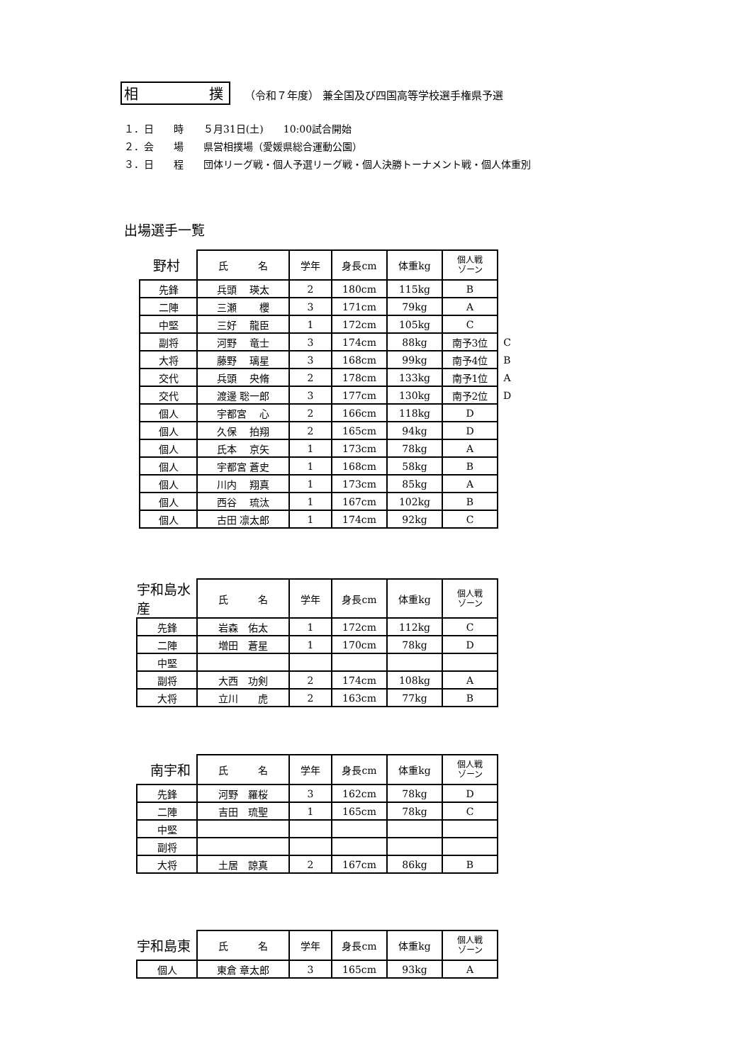相　　　　　撲 （令和７年度） 兼全国及び四国高等学校選手権県予選
１．日　　時　　５月31日(土)　　10:00試合開始
２．会　　場　　県営相撲場（愛媛県総合運動公園）
３．日　　程　　団体リーグ戦・個人予選リーグ戦・個人決勝トーナメント戦・個人体重別
出場選手一覧
| 野村 | 氏 名 | 学年 | 身長cm | 体重kg | 個人戦 ゾーン | |
| 先鋒 | 兵頭 瑛太 | 2 | 180cm | 115kg | B | |
| 二陣 | 三瀬 櫻 | 3 | 171cm | 79kg | A | |
| 中堅 | 三好 龍臣 | 1 | 172cm | 105kg | C | |
| 副将 | 河野 竜士 | 3 | 174cm | 88kg | 南予3位 | C |
| 大将 | 藤野 璃星 | 3 | 168cm | 99kg | 南予4位 | B |
| 交代 | 兵頭 央脩 | 2 | 178cm | 133kg | 南予1位 | A |
| 交代 | 渡邊 聡一郎 | 3 | 177cm | 130kg | 南予2位 | D |
| 個人 | 宇都宮 心 | 2 | 166cm | 118kg | D | |
| 個人 | 久保 拍翔 | 2 | 165cm | 94kg | D | |
| 個人 | 氏本 京矢 | 1 | 173cm | 78kg | A | |
| 個人 | 宇都宮 蒼史 | 1 | 168cm | 58kg | B | |
| 個人 | 川内 翔真 | 1 | 173cm | 85kg | A | |
| 個人 | 西谷 琉汰 | 1 | 167cm | 102kg | B | |
| 個人 | 古田 凛太郎 | 1 | 174cm | 92kg | C | |
| 宇和島水産 | 氏 名 | 学年 | 身長cm | 体重kg | 個人戦 ゾーン |
| --- | --- | --- | --- | --- | --- |
| 先鋒 | 岩森 佑太 | 1 | 172cm | 112kg | C |
| 二陣 | 増田 蒼星 | 1 | 170cm | 78kg | D |
| 中堅 | | | | | |
| 副将 | 大西 功剣 | 2 | 174cm | 108kg | A |
| 大将 | 立川 虎 | 2 | 163cm | 77kg | B |
| 南宇和 | 氏 名 | 学年 | 身長cm | 体重kg | 個人戦 ゾーン |
| --- | --- | --- | --- | --- | --- |
| 先鋒 | 河野 羅桜 | 3 | 162cm | 78kg | D |
| 二陣 | 吉田 琉聖 | 1 | 165cm | 78kg | C |
| 中堅 | | | | | |
| 副将 | | | | | |
| 大将 | 土居 諒真 | 2 | 167cm | 86kg | B |
| 宇和島東 | 氏 名 | 学年 | 身長cm | 体重kg | 個人戦 ゾーン |
| --- | --- | --- | --- | --- | --- |
| 個人 | 東倉 章太郎 | 3 | 165cm | 93kg | A |